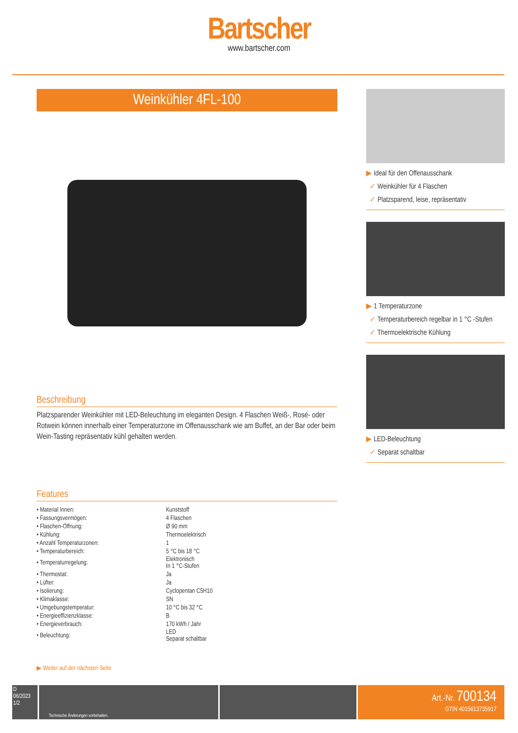Bartscher
www.bartscher.com
Weinkühler 4FL-100
Beschreibung
Platzsparender Weinkühler mit LED-Beleuchtung im eleganten Design. 4 Flaschen Weiß-, Rosé- oder Rotwein können innerhalb einer Temperaturzone im Offenausschank wie am Buffet, an der Bar oder beim Wein-Tasting repräsentativ kühl gehalten werden.
Features
| • Material Innen: | Kunststoff |
| • Fassungsvermögen: | 4 Flaschen |
| • Flaschen-Öffnung: | Ø 90 mm |
| • Kühlung: | Thermoelektrisch |
| • Anzahl Temperaturzonen: | 1 |
| • Temperaturbereich: | 5 °C bis 18 °C |
| • Temperaturregelung: | Elektronisch In 1 °C-Stufen |
| • Thermostat: | Ja |
| • Lüfter: | Ja |
| • Isolierung: | Cyclopentan C5H10 |
| • Klimaklasse: | SN |
| • Umgebungstemperatur: | 10 °C bis 32 °C |
| • Energieeffizienzklasse: | B |
| • Energieverbrauch: | 170 kWh / Jahr |
| • Beleuchtung: | LED Separat schaltbar |
▶ Weiter auf der nächsten Seite
▶ Ideal für den Offenausschank
✓ Weinkühler für 4 Flaschen
✓ Platzsparend, leise, repräsentativ
▶ 1 Temperaturzone
✓ Temperaturbereich regelbar in 1 °C -Stufen
✓ Thermoelektrische Kühlung
▶ LED-Beleuchtung
✓ Separat schaltbar
D
06/2023
1/2
Technische Änderungen vorbehalten.
Art.-Nr. 700134
GTIN 4015613735917